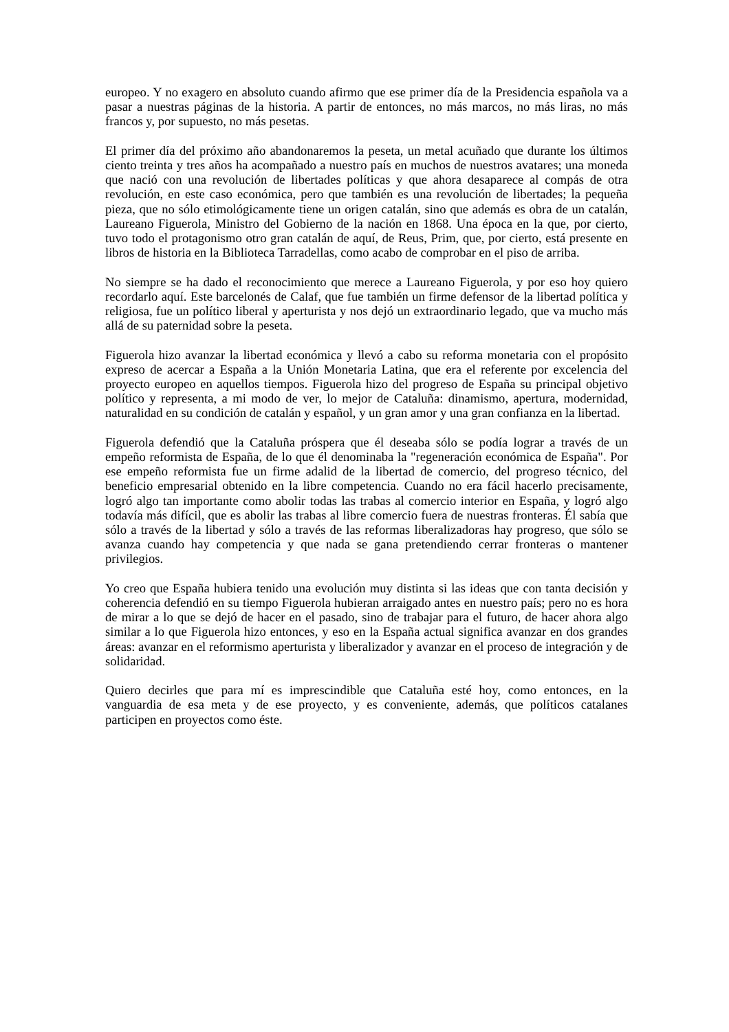europeo. Y no exagero en absoluto cuando afirmo que ese primer día de la Presidencia española va a pasar a nuestras páginas de la historia. A partir de entonces, no más marcos, no más liras, no más francos y, por supuesto, no más pesetas.
El primer día del próximo año abandonaremos la peseta, un metal acuñado que durante los últimos ciento treinta y tres años ha acompañado a nuestro país en muchos de nuestros avatares; una moneda que nació con una revolución de libertades políticas y que ahora desaparece al compás de otra revolución, en este caso económica, pero que también es una revolución de libertades; la pequeña pieza, que no sólo etimológicamente tiene un origen catalán, sino que además es obra de un catalán, Laureano Figuerola, Ministro del Gobierno de la nación en 1868. Una época en la que, por cierto, tuvo todo el protagonismo otro gran catalán de aquí, de Reus, Prim, que, por cierto, está presente en libros de historia en la Biblioteca Tarradellas, como acabo de comprobar en el piso de arriba.
No siempre se ha dado el reconocimiento que merece a Laureano Figuerola, y por eso hoy quiero recordarlo aquí. Este barcelonés de Calaf, que fue también un firme defensor de la libertad política y religiosa, fue un político liberal y aperturista y nos dejó un extraordinario legado, que va mucho más allá de su paternidad sobre la peseta.
Figuerola hizo avanzar la libertad económica y llevó a cabo su reforma monetaria con el propósito expreso de acercar a España a la Unión Monetaria Latina, que era el referente por excelencia del proyecto europeo en aquellos tiempos. Figuerola hizo del progreso de España su principal objetivo político y representa, a mi modo de ver, lo mejor de Cataluña: dinamismo, apertura, modernidad, naturalidad en su condición de catalán y español, y un gran amor y una gran confianza en la libertad.
Figuerola defendió que la Cataluña próspera que él deseaba sólo se podía lograr a través de un empeño reformista de España, de lo que él denominaba la "regeneración económica de España". Por ese empeño reformista fue un firme adalid de la libertad de comercio, del progreso técnico, del beneficio empresarial obtenido en la libre competencia. Cuando no era fácil hacerlo precisamente, logró algo tan importante como abolir todas las trabas al comercio interior en España, y logró algo todavía más difícil, que es abolir las trabas al libre comercio fuera de nuestras fronteras. Él sabía que sólo a través de la libertad y sólo a través de las reformas liberalizadoras hay progreso, que sólo se avanza cuando hay competencia y que nada se gana pretendiendo cerrar fronteras o mantener privilegios.
Yo creo que España hubiera tenido una evolución muy distinta si las ideas que con tanta decisión y coherencia defendió en su tiempo Figuerola hubieran arraigado antes en nuestro país; pero no es hora de mirar a lo que se dejó de hacer en el pasado, sino de trabajar para el futuro, de hacer ahora algo similar a lo que Figuerola hizo entonces, y eso en la España actual significa avanzar en dos grandes áreas: avanzar en el reformismo aperturista y liberalizador y avanzar en el proceso de integración y de solidaridad.
Quiero decirles que para mí es imprescindible que Cataluña esté hoy, como entonces, en la vanguardia de esa meta y de ese proyecto, y es conveniente, además, que políticos catalanes participen en proyectos como éste.